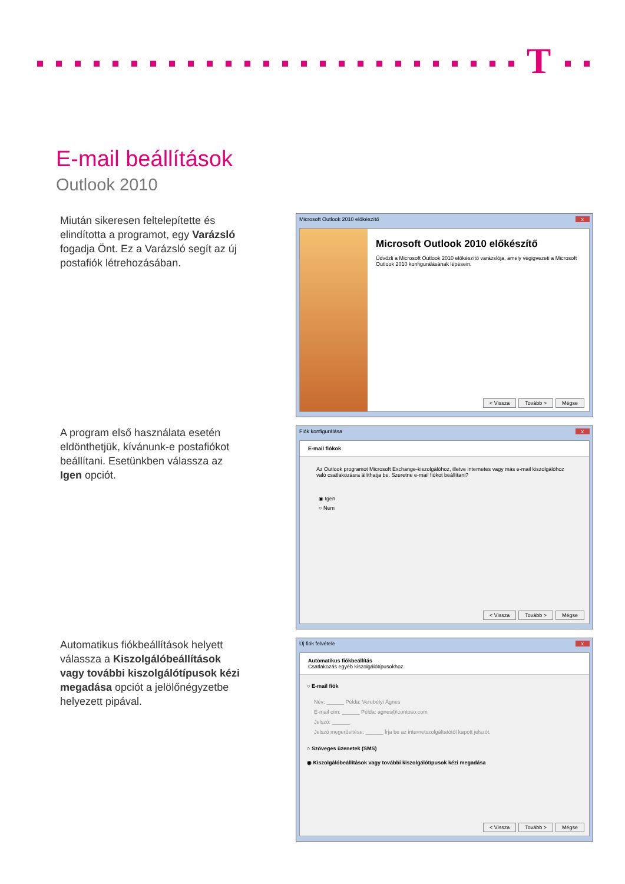T
E-mail beállítások
Outlook 2010
Miután sikeresen feltelepítette és elindította a programot, egy Varázsló fogadja Önt. Ez a Varázsló segít az új postafiók létrehozásában.
Microsoft Outlook 2010 előkészítő x
Microsoft Outlook 2010 előkészítő
Üdvözli a Microsoft Outlook 2010 előkészítő varázslója, amely végigvezeti a Microsoft Outlook 2010 konfigurálásának lépésein.
< Vissza Tovább > Mégse
A program első használata esetén eldönthetjük, kívánunk-e postafiókot beállítani. Esetünkben válassza az Igen opciót.
Fiók konfigurálása x
E-mail fiókok
Az Outlook programot Microsoft Exchange-kiszolgálóhoz, illetve internetes vagy más e-mail kiszolgálóhoz való csatlakozásra állíthatja be. Szeretne e-mail fiókot beállítani?
◉ Igen
○ Nem
< Vissza Tovább > Mégse
Automatikus fiókbeállítások helyett válassza a Kiszolgálóbeállítások vagy további kiszolgálótípusok kézi megadása opciót a jelölőnégyzetbe helyezett pipával.
Új fiók felvétele x
Automatikus fiókbeállítás
Csatlakozás egyéb kiszolgálótípusokhoz.
○ E-mail fiók
Név: ______ Példa: Verebélyi Ágnes
E-mail cím: ______ Példa: agnes@contoso.com
Jelszó: ______
Jelszó megerősítése: ______ Írja be az internetszolgáltatótól kapott jelszót.
○ Szöveges üzenetek (SMS)
◉ Kiszolgálóbeállítások vagy további kiszolgálótípusok kézi megadása
< Vissza Tovább > Mégse